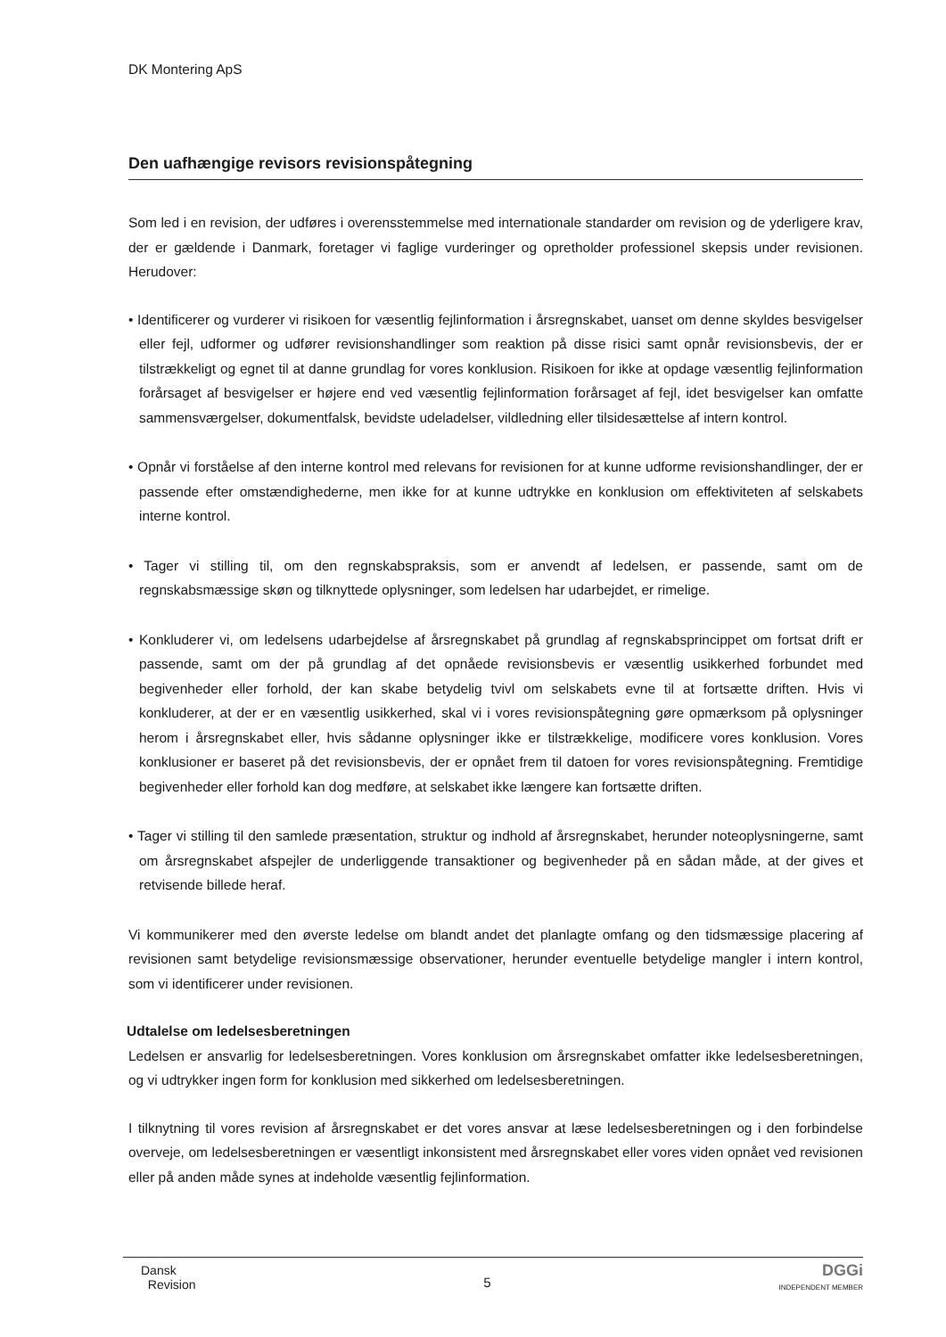DK Montering ApS
Den uafhængige revisors revisionspåtegning
Som led i en revision, der udføres i overensstemmelse med internationale standarder om revision og de yderligere krav, der er gældende i Danmark, foretager vi faglige vurderinger og opretholder professionel skepsis under revisionen. Herudover:
• Identificerer og vurderer vi risikoen for væsentlig fejlinformation i årsregnskabet, uanset om denne skyldes besvigelser eller fejl, udformer og udfører revisionshandlinger som reaktion på disse risici samt opnår revisionsbevis, der er tilstrækkeligt og egnet til at danne grundlag for vores konklusion. Risikoen for ikke at opdage væsentlig fejlinformation forårsaget af besvigelser er højere end ved væsentlig fejlinformation forårsaget af fejl, idet besvigelser kan omfatte sammensværgelser, dokumentfalsk, bevidste udeladelser, vildledning eller tilsidesættelse af intern kontrol.
• Opnår vi forståelse af den interne kontrol med relevans for revisionen for at kunne udforme revisionshandlinger, der er passende efter omstændighederne, men ikke for at kunne udtrykke en konklusion om effektiviteten af selskabets interne kontrol.
• Tager vi stilling til, om den regnskabspraksis, som er anvendt af ledelsen, er passende, samt om de regnskabsmæssige skøn og tilknyttede oplysninger, som ledelsen har udarbejdet, er rimelige.
• Konkluderer vi, om ledelsens udarbejdelse af årsregnskabet på grundlag af regnskabsprincippet om fortsat drift er passende, samt om der på grundlag af det opnåede revisionsbevis er væsentlig usikkerhed forbundet med begivenheder eller forhold, der kan skabe betydelig tvivl om selskabets evne til at fortsætte driften. Hvis vi konkluderer, at der er en væsentlig usikkerhed, skal vi i vores revisionspåtegning gøre opmærksom på oplysninger herom i årsregnskabet eller, hvis sådanne oplysninger ikke er tilstrækkelige, modificere vores konklusion. Vores konklusioner er baseret på det revisionsbevis, der er opnået frem til datoen for vores revisionspåtegning. Fremtidige begivenheder eller forhold kan dog medføre, at selskabet ikke længere kan fortsætte driften.
• Tager vi stilling til den samlede præsentation, struktur og indhold af årsregnskabet, herunder noteoplysningerne, samt om årsregnskabet afspejler de underliggende transaktioner og begivenheder på en sådan måde, at der gives et retvisende billede heraf.
Vi kommunikerer med den øverste ledelse om blandt andet det planlagte omfang og den tidsmæssige placering af revisionen samt betydelige revisionsmæssige observationer, herunder eventuelle betydelige mangler i intern kontrol, som vi identificerer under revisionen.
Udtalelse om ledelsesberetningen
Ledelsen er ansvarlig for ledelsesberetningen. Vores konklusion om årsregnskabet omfatter ikke ledelsesberetningen, og vi udtrykker ingen form for konklusion med sikkerhed om ledelsesberetningen.
I tilknytning til vores revision af årsregnskabet er det vores ansvar at læse ledelsesberetningen og i den forbindelse overveje, om ledelsesberetningen er væsentligt inkonsistent med årsregnskabet eller vores viden opnået ved revisionen eller på anden måde synes at indeholde væsentlig fejlinformation.
Dansk
Revision
5
DGGi
INDEPENDENT MEMBER